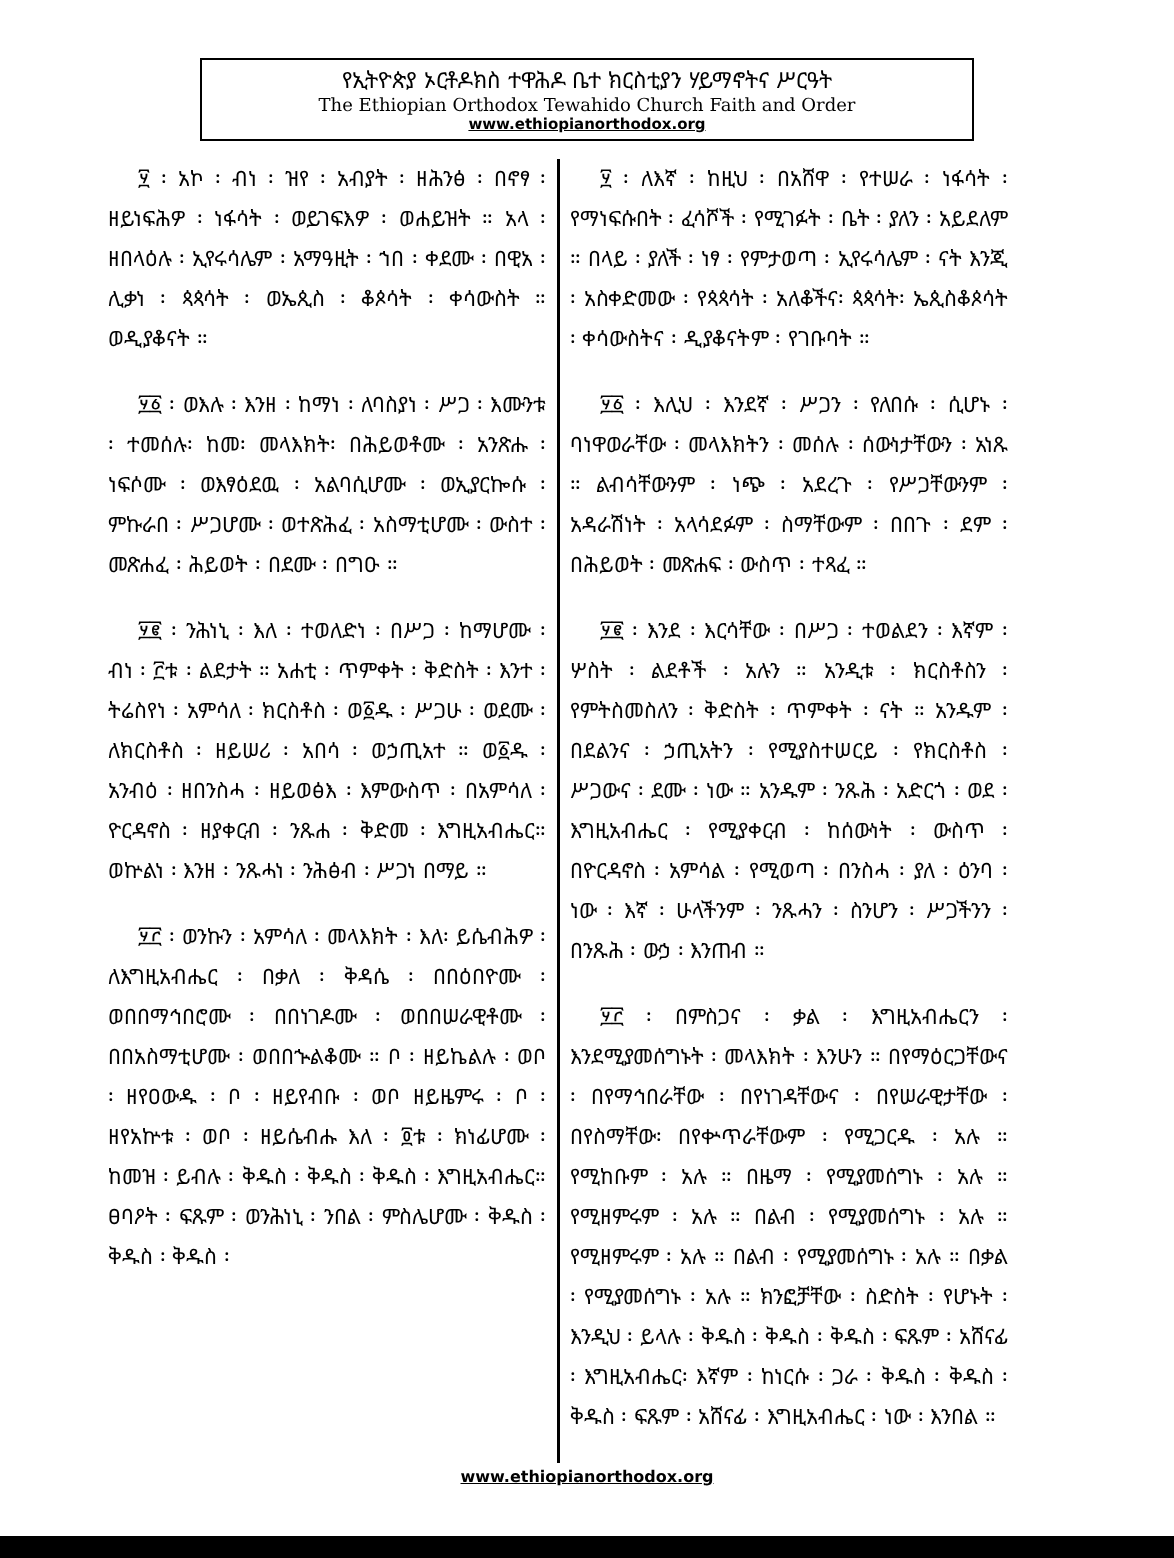የኢትዮጵያ ኦርቶዶክስ ተዋሕዶ ቤተ ክርስቲያን ሃይማኖትና ሥርዓት
The Ethiopian Orthodox Tewahido Church Faith and Order
www.ethiopianorthodox.org
፶ ፡ አኮ ፡ ብነ ፡ ዝየ ፡ አብያት ፡ ዘሕንፅ ፡ በኖፃ ፡ ዘይነፍሕዎ ፡ ነፋሳት ፡ ወይገፍእዎ ፡ ወሐይዝት ። አላ ፡ ዘበላዕሉ ፡ ኢየሩሳሌም ፡ አማዓዚት ፡ ኀበ ፡ ቀደሙ ፡ በዊአ ፡ ሊቃነ ፡ ጳጳሳት ፡ ወኤጲስ ፡ ቆጶሳት ፡ ቀሳውስት ። ወዲያቆናት ።
፶፩ ፡ ወእሉ ፡ እንዘ ፡ ከማነ ፡ ለባስያነ ፡ ሥጋ ፡ እሙንቱ ፡ ተመሰሉ፡ ከመ፡ መላእክት፡ በሕይወቶሙ ፡ አንጽሑ ፡ ነፍሶሙ ፡ ወእፃዕደዉ ፡ አልባሲሆሙ ፡ ወኢያርኰሱ ፡ ምኩራበ ፡ ሥጋሆሙ ፡ ወተጽሕፈ ፡ አስማቲሆሙ ፡ ውስተ ፡ መጽሐፈ ፡ ሕይወት ፡ በደሙ ፡ በግዑ ።
፶፪ ፡ ንሕነኒ ፡ እለ ፡ ተወለድነ ፡ በሥጋ ፡ ከማሆሙ ፡ ብነ ፡ ፫ቱ ፡ ልደታት ። አሐቲ ፡ ጥምቀት ፡ ቅድስት ፡ እንተ ፡ ትሬስየነ ፡ አምሳለ ፡ ክርስቶስ ፡ ወ፩ዱ ፡ ሥጋሁ ፡ ወደሙ ፡ ለክርስቶስ ፡ ዘይሠሪ ፡ አበሳ ፡ ወኃጢአተ ። ወ፩ዱ ፡ አንብዕ ፡ ዘበንስሓ ፡ ዘይወፅእ ፡ እምውስጥ ፡ በአምሳለ ፡ ዮርዳኖስ ፡ ዘያቀርብ ፡ ንጹሐ ፡ ቅድመ ፡ እግዚአብሔር። ወኵልነ ፡ እንዘ ፡ ንጹሓነ ፡ ንሕፅብ ፡ ሥጋነ በማይ ።
፶፫ ፡ ወንኩን ፡ አምሳለ ፡ መላእክት ፡ እለ፡ ይሴብሕዎ ፡ ለእግዚአብሔር ፡ በቃለ ፡ ቅዳሴ ፡ በበዕበዮሙ ፡ ወበበማኅበሮሙ ፡ በበነገዶሙ ፡ ወበበሠራዊቶሙ ፡ በበአስማቲሆሙ ፡ ወበበኍልቆሙ ። ቦ ፡ ዘይኬልሉ ፡ ወቦ ፡ ዘየዐውዱ ፡ ቦ ፡ ዘይየብቡ ፡ ወቦ ዘይዜምሩ ፡ ቦ ፡ ዘየአኵቱ ፡ ወቦ ፡ ዘይሴብሑ እለ ፡ ፬ቱ ፡ ክነፊሆሙ ፡ ከመዝ ፡ ይብሉ ፡ ቅዱስ ፡ ቅዱስ ፡ ቅዱስ ፡ እግዚአብሔር። ፀባዖት ፡ ፍጹም ፡ ወንሕነኒ ፡ ንበል ፡ ምስሌሆሙ ፡ ቅዱስ ፡ ቅዱስ ፡ ቅዱስ ፡
፶ ፡ ለእኛ ፡ ከዚህ ፡ በአሸዋ ፡ የተሠራ ፡ ነፋሳት ፡ የማነፍሱበት ፡ ፈሳሾች ፡ የሚገፉት ፡ ቤት ፡ ያለን ፡ አይደለም ። በላይ ፡ ያለች ፡ ነፃ ፡ የምታወጣ ፡ ኢየሩሳሌም ፡ ናት እንጂ ፡ አስቀድመው ፡ የጳጳሳት ፡ አለቆችና፡ ጳጳሳት፡ ኤጲስቆጶሳት ፡ ቀሳውስትና ፡ ዲያቆናትም ፡ የገቡባት ።
፶፩ ፡ እሊህ ፡ እንደኛ ፡ ሥጋን ፡ የለበሱ ፡ ሲሆኑ ፡ ባነዋወራቸው ፡ መላእክትን ፡ መሰሉ ፡ ሰውነታቸውን ፡ አነጹ ። ልብሳቸውንም ፡ ነጭ ፡ አደረጉ ፡ የሥጋቸውንም ፡ አዳራሽነት ፡ አላሳደፉም ፡ ስማቸውም ፡ በበጉ ፡ ደም ፡ በሕይወት ፡ መጽሐፍ ፡ ውስጥ ፡ ተጻፈ ።
፶፪ ፡ እንደ ፡ እርሳቸው ፡ በሥጋ ፡ ተወልደን ፡ እኛም ፡ ሦስት ፡ ልደቶች ፡ አሉን ። አንዲቱ ፡ ክርስቶስን ፡ የምትስመስለን ፡ ቅድስት ፡ ጥምቀት ፡ ናት ። አንዱም ፡ በደልንና ፡ ኃጢአትን ፡ የሚያስተሠርይ ፡ የክርስቶስ ፡ ሥጋውና ፡ ደሙ ፡ ነው ። አንዱም ፡ ንጹሕ ፡ አድርጎ ፡ ወደ ፡ እግዚአብሔር ፡ የሚያቀርብ ፡ ከሰውነት ፡ ውስጥ ፡ በዮርዳኖስ ፡ አምሳል ፡ የሚወጣ ፡ በንስሓ ፡ ያለ ፡ ዕንባ ፡ ነው ፡ እኛ ፡ ሁላችንም ፡ ንጹሓን ፡ ስንሆን ፡ ሥጋችንን ፡ በንጹሕ ፡ ውኃ ፡ እንጠብ ።
፶፫ ፡ በምስጋና ፡ ቃል ፡ እግዚአብሔርን ፡ እንደሚያመሰግኑት ፡ መላእክት ፡ እንሁን ። በየማዕርጋቸውና ፡ በየማኅበራቸው ፡ በየነገዳቸውና ፡ በየሠራዊታቸው ፡ በየስማቸው፡ በየቍጥራቸውም ፡ የሚጋርዱ ፡ አሉ ። የሚከቡም ፡ አሉ ። በዜማ ፡ የሚያመሰግኑ ፡ አሉ ። የሚዘምሩም ፡ አሉ ። በልብ ፡ የሚያመሰግኑ ፡ አሉ ። የሚዘምሩም ፡ አሉ ። በልብ ፡ የሚያመሰግኑ ፡ አሉ ። በቃል ፡ የሚያመሰግኑ ፡ አሉ ። ክንፎቻቸው ፡ ስድስት ፡ የሆኑት ፡ እንዲህ ፡ ይላሉ ፡ ቅዱስ ፡ ቅዱስ ፡ ቅዱስ ፡ ፍጹም ፡ አሸናፊ ፡ እግዚአብሔር፡ እኛም ፡ ከነርሱ ፡ ጋራ ፡ ቅዱስ ፡ ቅዱስ ፡ ቅዱስ ፡ ፍጹም ፡ አሸናፊ ፡ እግዚአብሔር ፡ ነው ፡ እንበል ።
www.ethiopianorthodox.org